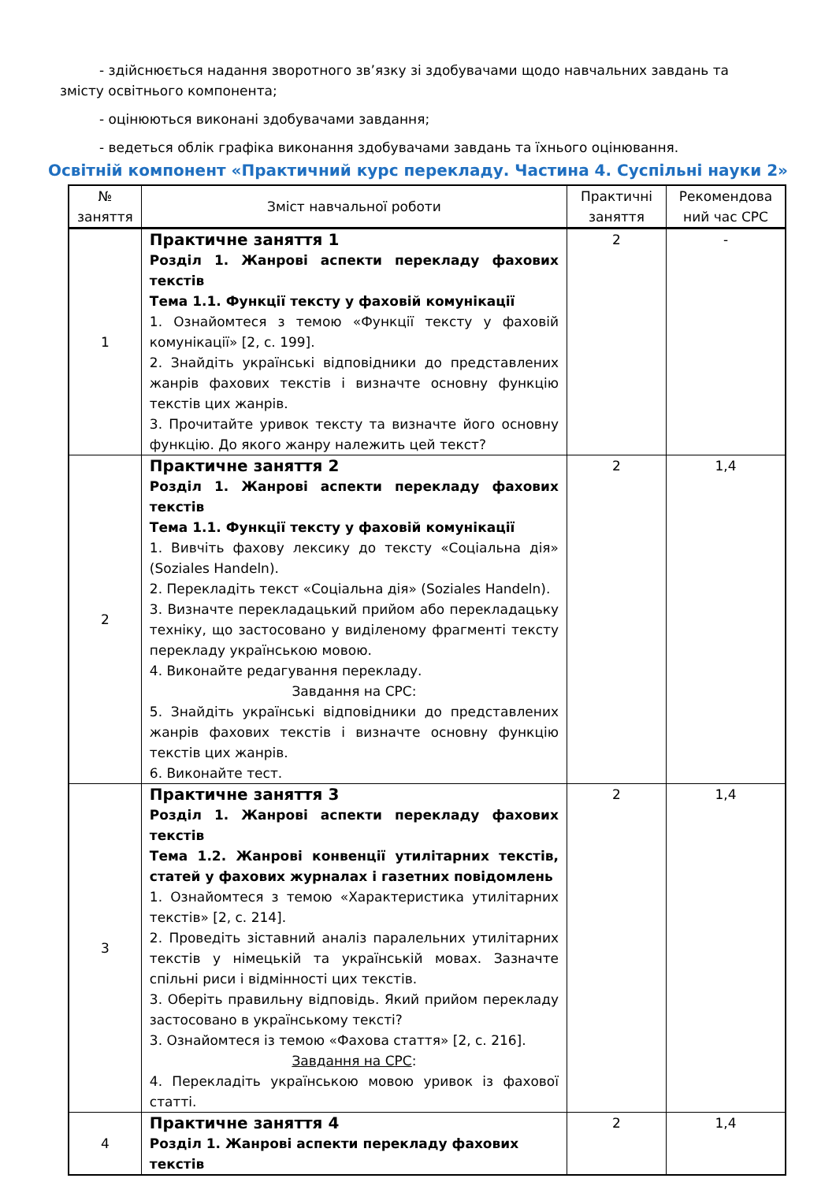- здійснюється надання зворотного зв’язку зі здобувачами щодо навчальних завдань та змісту освітнього компонента;
- оцінюються виконані здобувачами завдання;
- ведеться облік графіка виконання здобувачами завдань та їхнього оцінювання.
Освітній компонент «Практичний курс перекладу. Частина 4. Суспільні науки 2»
| № заняття | Зміст навчальної роботи | Практичні заняття | Рекомендова ний час СРС |
| --- | --- | --- | --- |
| 1 | Практичне заняття 1 Розділ 1. Жанрові аспекти перекладу фахових текстів Тема 1.1. Функції тексту у фаховій комунікації 1. Ознайомтеся з темою «Функції тексту у фаховій комунікації» [2, с. 199]. 2. Знайдіть українські відповідники до представлених жанрів фахових текстів і визначте основну функцію текстів цих жанрів. 3. Прочитайте уривок тексту та визначте його основну функцію. До якого жанру належить цей текст? | 2 | - |
| 2 | Практичне заняття 2 Розділ 1. Жанрові аспекти перекладу фахових текстів Тема 1.1. Функції тексту у фаховій комунікації 1. Вивчіть фахову лексику до тексту «Соціальна дія» (Soziales Handeln). 2. Перекладіть текст «Соціальна дія» (Soziales Handeln). 3. Визначте перекладацький прийом або перекладацьку техніку, що застосовано у виділеному фрагменті тексту перекладу українською мовою. 4. Виконайте редагування перекладу. Завдання на СРС: 5. Знайдіть українські відповідники до представлених жанрів фахових текстів і визначте основну функцію текстів цих жанрів. 6. Виконайте тест. | 2 | 1,4 |
| 3 | Практичне заняття 3 Розділ 1. Жанрові аспекти перекладу фахових текстів Тема 1.2. Жанрові конвенції утилітарних текстів, статей у фахових журналах і газетних повідомлень 1. Ознайомтеся з темою «Характеристика утилітарних текстів» [2, с. 214]. 2. Проведіть зіставний аналіз паралельних утилітарних текстів у німецькій та українській мовах. Зазначте спільні риси і відмінності цих текстів. 3. Оберіть правильну відповідь. Який прийом перекладу застосовано в українському тексті? 3. Ознайомтеся із темою «Фахова стаття» [2, с. 216]. Завдання на СРС : 4. Перекладіть українською мовою уривок із фахової статті. | 2 | 1,4 |
| 4 | Практичне заняття 4 Розділ 1. Жанрові аспекти перекладу фахових текстів | 2 | 1,4 |